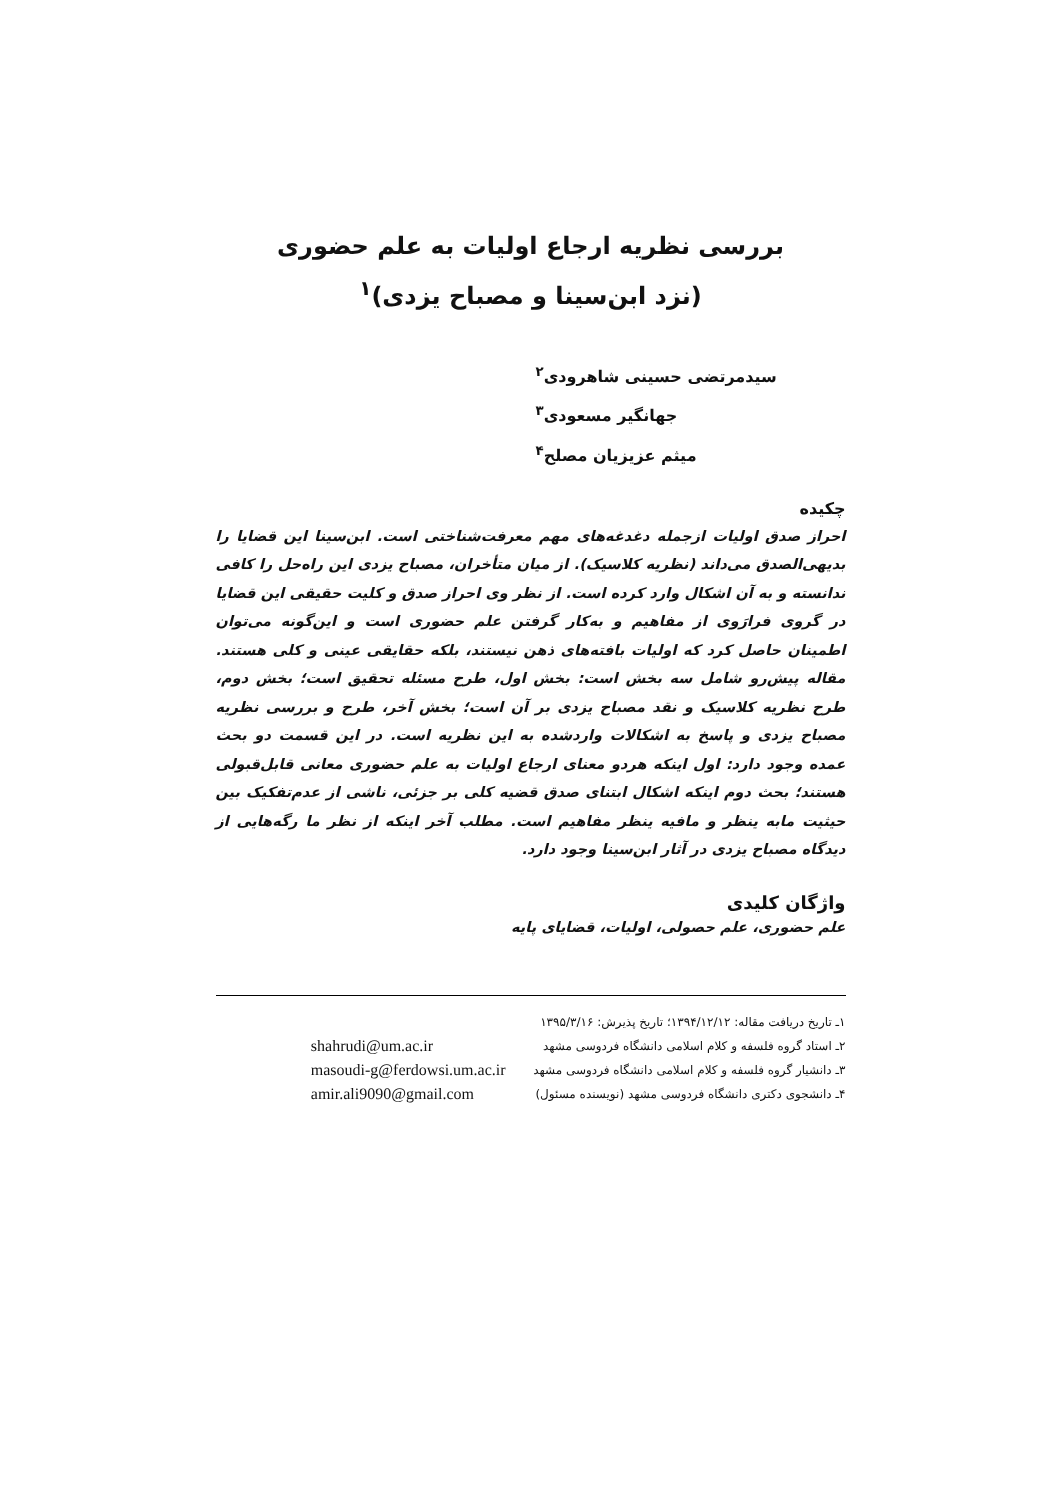بررسی نظریه ارجاع اولیات به علم حضوری
(نزد ابن‌سینا و مصباح یزدی)<sup>۱</sup>
سیدمرتضی حسینی شاهرودی<sup>۲</sup>
جهانگیر مسعودی<sup>۳</sup>
میثم عزیزیان مصلح<sup>۴</sup>
چکیده
احراز صدق اولیات ازجمله دغدغه‌های مهم معرفت‌شناختی است. ابن‌سینا این قضایا را بدیهی‌الصدق می‌داند (نظریه کلاسیک). از میان متأخران، مصباح یزدی این راه‌حل را کافی ندانسته و به آن اشکال وارد کرده است. از نظر وی احراز صدق و کلیت حقیقی این قضایا در گروی فرارَوی از مفاهیم و به‌کار گرفتن علم حضوری است و این‌گونه می‌توان اطمینان حاصل کرد که اولیات بافته‌های ذهن نیستند، بلکه حقایقی عینی و کلی هستند. مقاله پیش‌رو شامل سه بخش است: بخش اول، طرح مسئله تحقیق است؛ بخش دوم، طرح نظریه کلاسیک و نقد مصباح یزدی بر آن است؛ بخش آخر، طرح و بررسی نظریه مصباح یزدی و پاسخ به اشکالات واردشده به این نظریه است. در این قسمت دو بحث عمده وجود دارد: اول اینکه هردو معنای ارجاع اولیات به علم حضوری معانی قابل‌قبولی هستند؛ بحث دوم اینکه اشکال ابتنای صدق قضیه کلی بر جزئی، ناشی از عدم‌تفکیک بین حیثیت مابه ینظر و مافیه ینظر مفاهیم است. مطلب آخر اینکه از نظر ما رگه‌هایی از دیدگاه مصباح یزدی در آثار ابن‌سینا وجود دارد.
واژگان کلیدی
علم حضوری، علم حصولی، اولیات، قضایای پایه
۱ـ تاریخ دریافت مقاله: ۱۳۹۴/۱۲/۱۲؛ تاریخ پذیرش: ۱۳۹۵/۳/۱۶
۲ـ استاد گروه فلسفه و کلام اسلامی دانشگاه فردوسی مشهد
۳ـ دانشیار گروه فلسفه و کلام اسلامی دانشگاه فردوسی مشهد
۴ـ دانشجوی دکتری دانشگاه فردوسی مشهد (نویسنده مسئول)
shahrudi@um.ac.ir
masoudi-g@ferdowsi.um.ac.ir
amir.ali9090@gmail.com